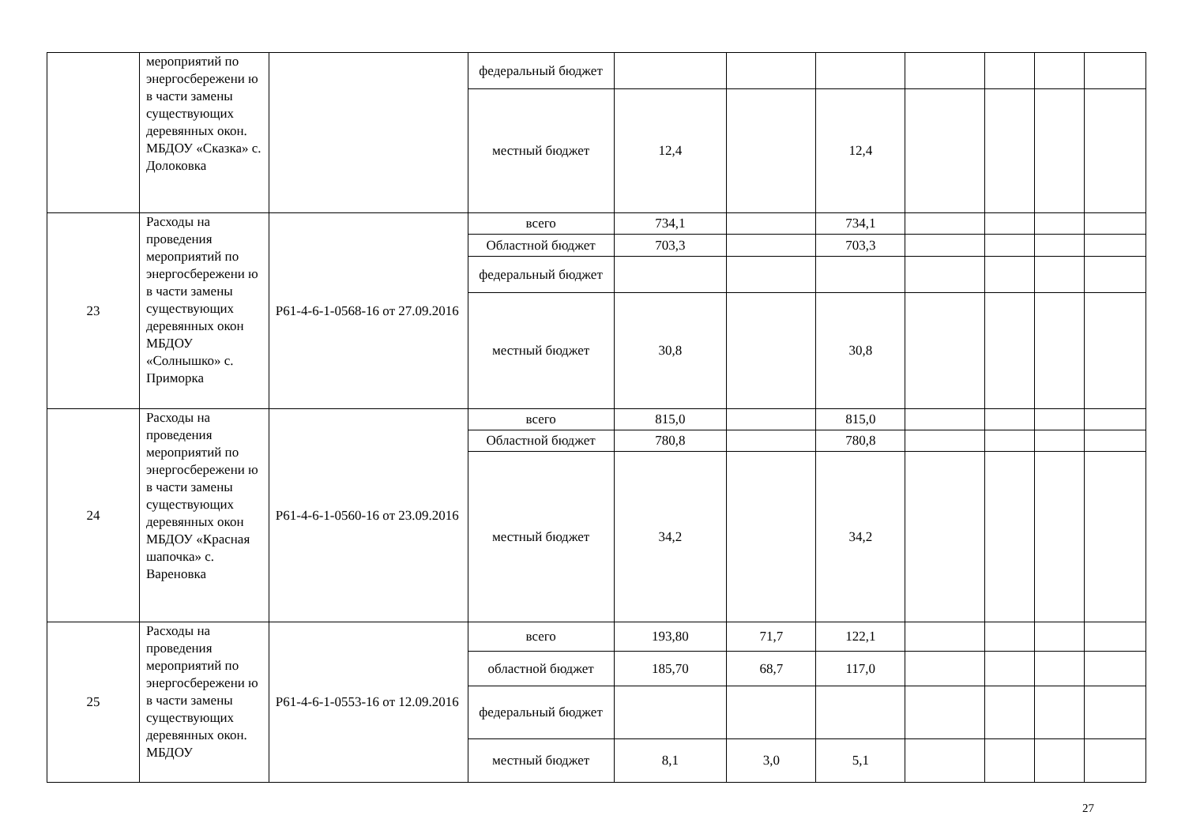| | мероприятий по энергосбережени ю в части замены существующих деревянных окон. МБДОУ «Сказка» с. Долоковка | | федеральный бюджет | | | | | | | |
| | | | местный бюджет | 12,4 | | 12,4 | | | | |
| 23 | Расходы на проведения мероприятий по энергосбережени ю в части замены существующих деревянных окон МБДОУ «Солнышко» с. Приморка | Р61-4-6-1-0568-16 от 27.09.2016 | всего | 734,1 | | 734,1 | | | | |
| | | | Областной бюджет | 703,3 | | 703,3 | | | | |
| | | | федеральный бюджет | | | | | | | |
| | | | местный бюджет | 30,8 | | 30,8 | | | | |
| 24 | Расходы на проведения мероприятий по энергосбережени ю в части замены существующих деревянных окон МБДОУ «Красная шапочка» с. Вареновка | Р61-4-6-1-0560-16 от 23.09.2016 | всего | 815,0 | | 815,0 | | | | |
| | | | Областной бюджет | 780,8 | | 780,8 | | | | |
| | | | местный бюджет | 34,2 | | 34,2 | | | | |
| 25 | Расходы на проведения мероприятий по энергосбережени ю в части замены существующих деревянных окон. МБДОУ | Р61-4-6-1-0553-16 от 12.09.2016 | всего | 193,80 | 71,7 | 122,1 | | | | |
| | | | областной бюджет | 185,70 | 68,7 | 117,0 | | | | |
| | | | федеральный бюджет | | | | | | | |
| | | | местный бюджет | 8,1 | 3,0 | 5,1 | | | | |
27